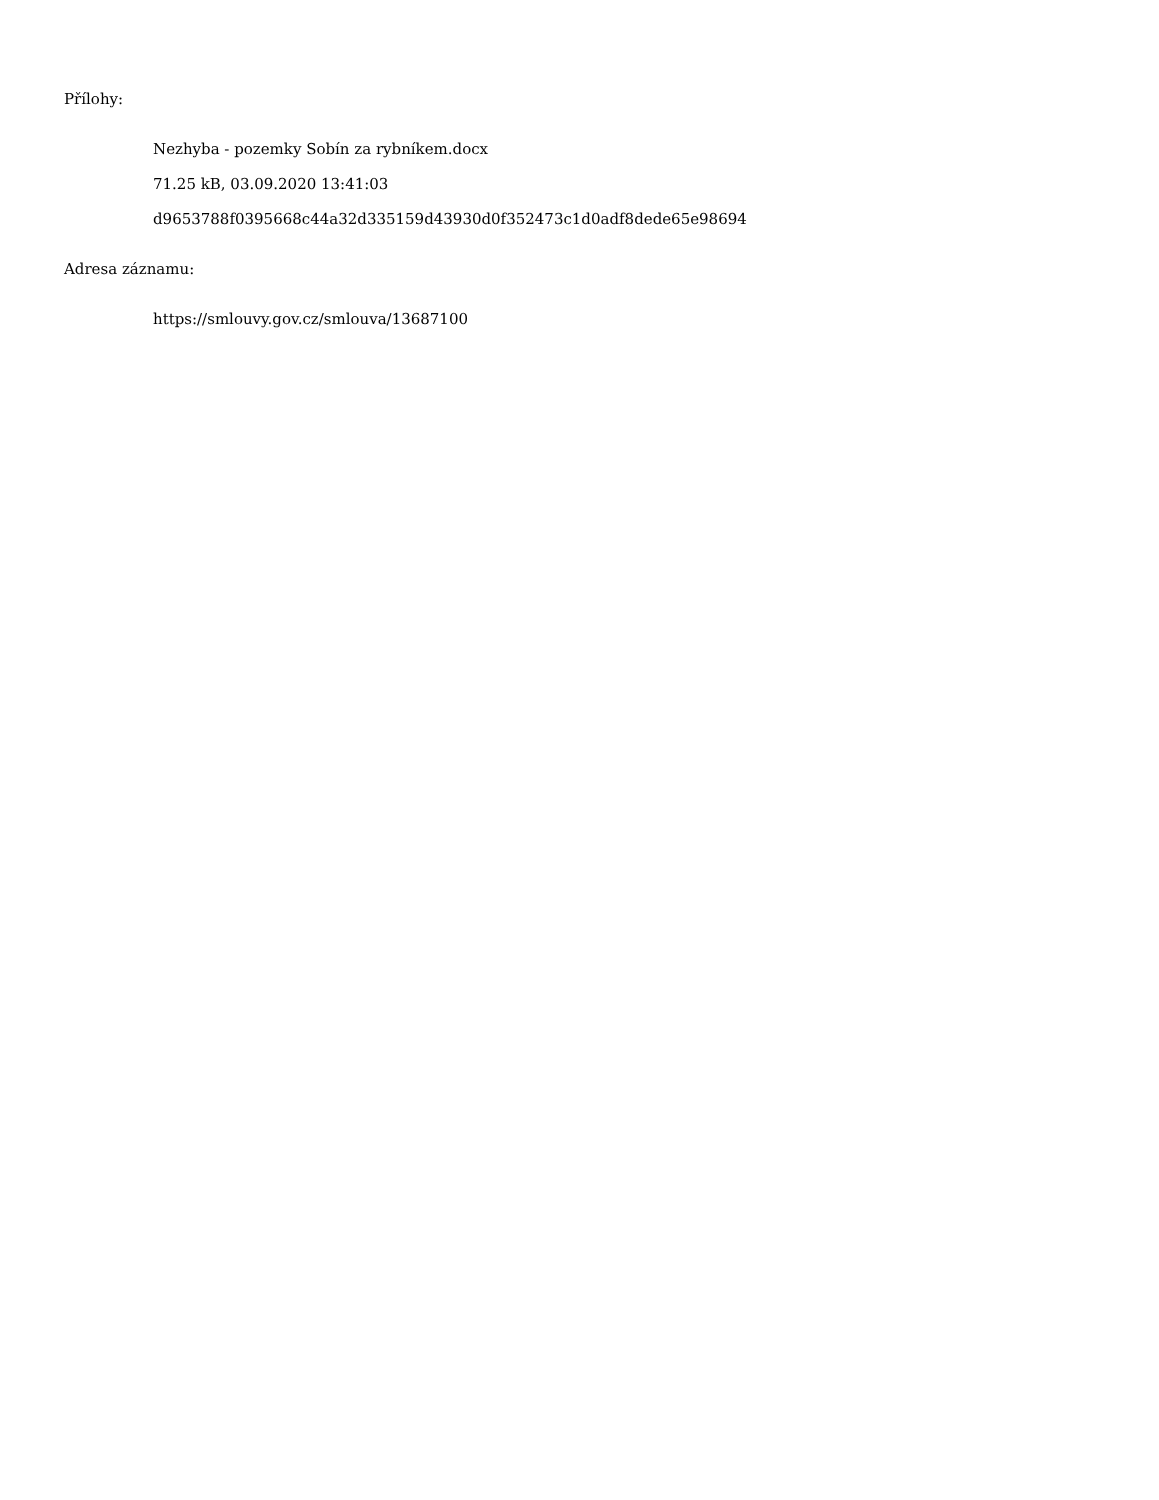Přílohy:
Nezhyba - pozemky Sobín za rybníkem.docx
71.25 kB, 03.09.2020 13:41:03
d9653788f0395668c44a32d335159d43930d0f352473c1d0adf8dede65e98694
Adresa záznamu:
https://smlouvy.gov.cz/smlouva/13687100